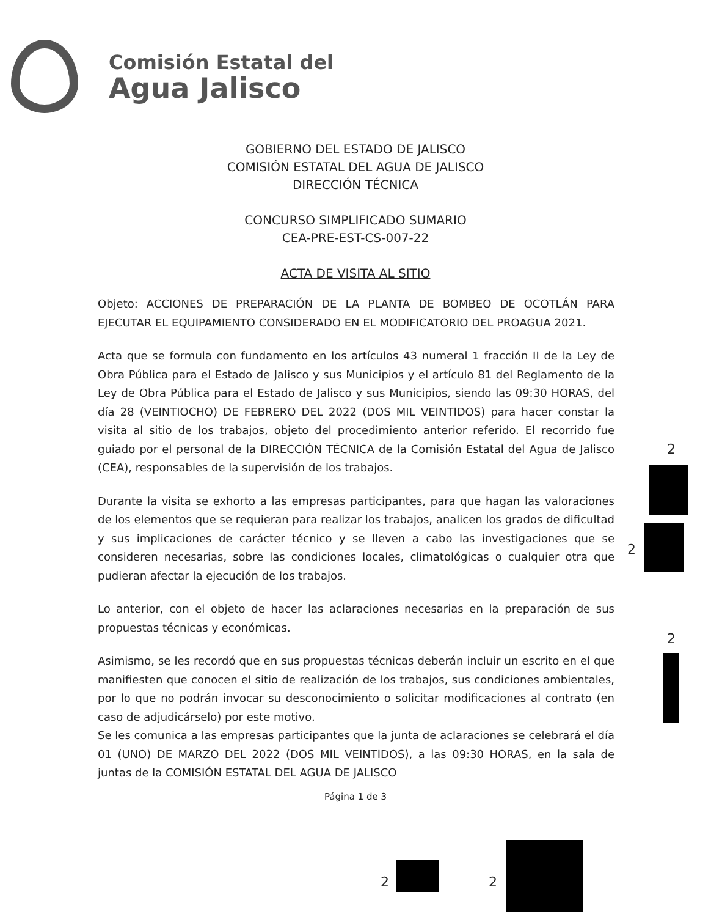Comisión Estatal del
Agua Jalisco
GOBIERNO DEL ESTADO DE JALISCO
COMISIÓN ESTATAL DEL AGUA DE JALISCO
DIRECCIÓN TÉCNICA
CONCURSO SIMPLIFICADO SUMARIO
CEA-PRE-EST-CS-007-22
ACTA DE VISITA AL SITIO
Objeto: ACCIONES DE PREPARACIÓN DE LA PLANTA DE BOMBEO DE OCOTLÁN PARA EJECUTAR EL EQUIPAMIENTO CONSIDERADO EN EL MODIFICATORIO DEL PROAGUA 2021.
Acta que se formula con fundamento en los artículos 43 numeral 1 fracción II de la Ley de Obra Pública para el Estado de Jalisco y sus Municipios y el artículo 81 del Reglamento de la Ley de Obra Pública para el Estado de Jalisco y sus Municipios, siendo las 09:30 HORAS, del día 28 (VEINTIOCHO) DE FEBRERO DEL 2022 (DOS MIL VEINTIDOS) para hacer constar la visita al sitio de los trabajos, objeto del procedimiento anterior referido. El recorrido fue guiado por el personal de la DIRECCIÓN TÉCNICA de la Comisión Estatal del Agua de Jalisco (CEA), responsables de la supervisión de los trabajos.
Durante la visita se exhorto a las empresas participantes, para que hagan las valoraciones de los elementos que se requieran para realizar los trabajos, analicen los grados de dificultad y sus implicaciones de carácter técnico y se lleven a cabo las investigaciones que se consideren necesarias, sobre las condiciones locales, climatológicas o cualquier otra que pudieran afectar la ejecución de los trabajos.
Lo anterior, con el objeto de hacer las aclaraciones necesarias en la preparación de sus propuestas técnicas y económicas.
Asimismo, se les recordó que en sus propuestas técnicas deberán incluir un escrito en el que manifiesten que conocen el sitio de realización de los trabajos, sus condiciones ambientales, por lo que no podrán invocar su desconocimiento o solicitar modificaciones al contrato (en caso de adjudicárselo) por este motivo.
Se les comunica a las empresas participantes que la junta de aclaraciones se celebrará el día 01 (UNO) DE MARZO DEL 2022 (DOS MIL VEINTIDOS), a las 09:30 HORAS, en la sala de juntas de la COMISIÓN ESTATAL DEL AGUA DE JALISCO
Página 1 de 3
2
2
2
2 2